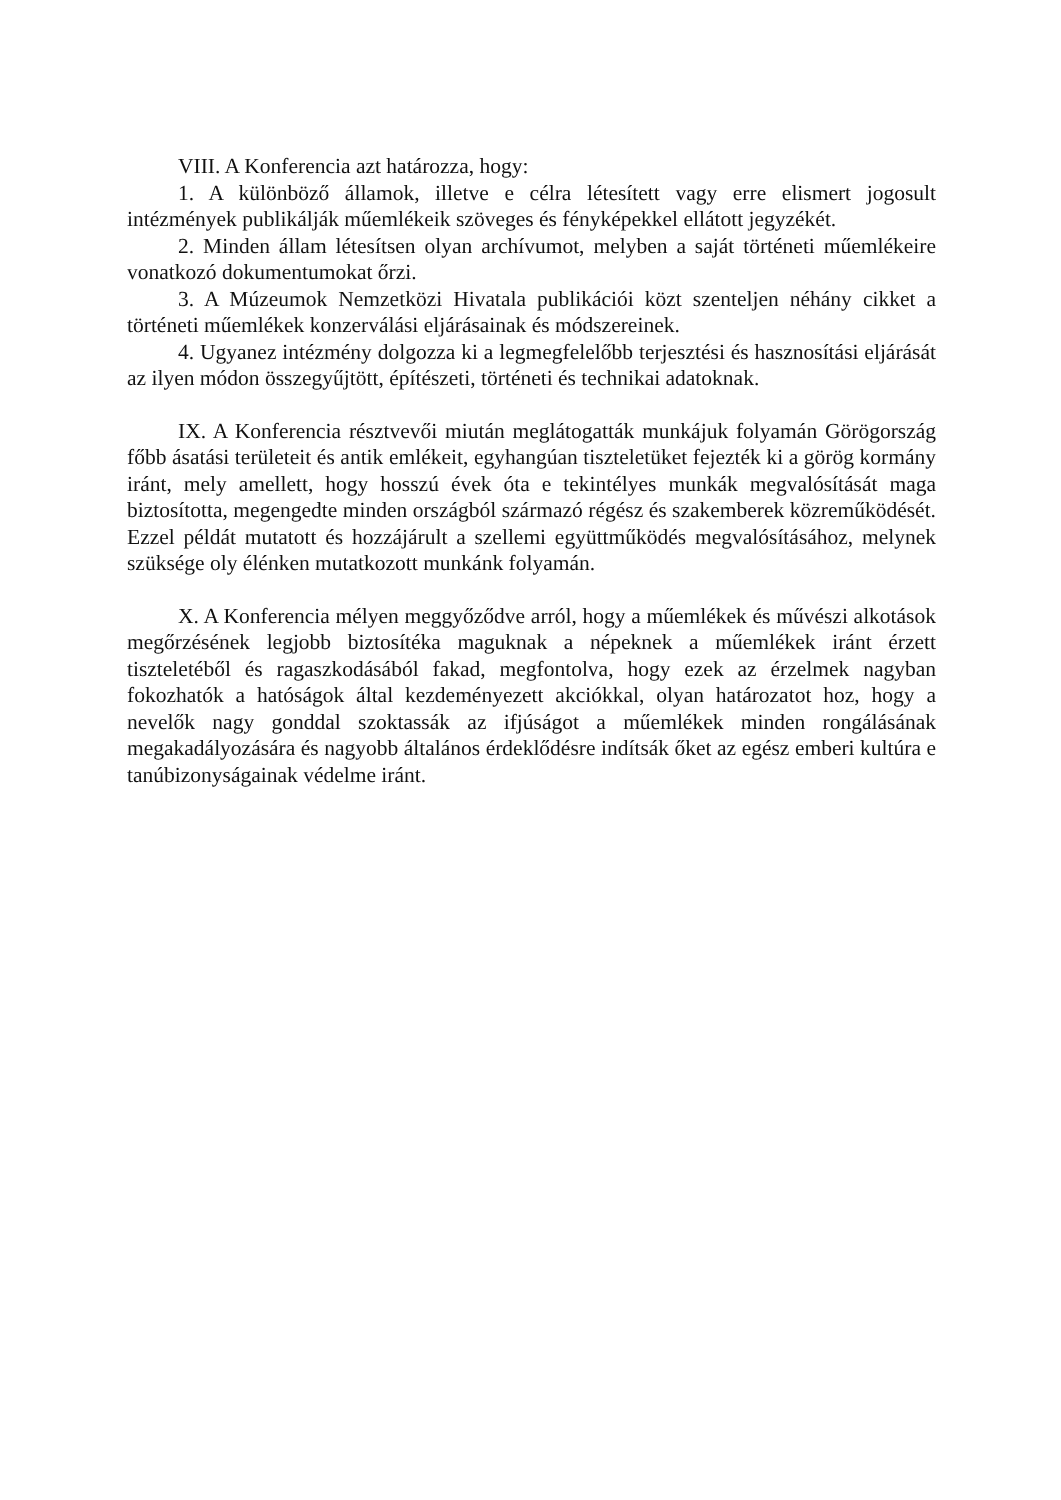VIII. A Konferencia azt határozza, hogy:
1. A különböző államok, illetve e célra létesített vagy erre elismert jogosult intézmények publikálják műemlékeik szöveges és fényképekkel ellátott jegyzékét.
2. Minden állam létesítsen olyan archívumot, melyben a saját történeti műemlékeire vonatkozó dokumentumokat őrzi.
3. A Múzeumok Nemzetközi Hivatala publikációi közt szenteljen néhány cikket a történeti műemlékek konzerválási eljárásainak és módszereinek.
4. Ugyanez intézmény dolgozza ki a legmegfelelőbb terjesztési és hasznosítási eljárását az ilyen módon összegyűjtött, építészeti, történeti és technikai adatoknak.
IX. A Konferencia résztvevői miután meglátogatták munkájuk folyamán Görögország főbb ásatási területeit és antik emlékeit, egyhangúan tiszteletüket fejezték ki a görög kormány iránt, mely amellett, hogy hosszú évek óta e tekintélyes munkák megvalósítását maga biztosította, megengedte minden országból származó régész és szakemberek közreműködését. Ezzel példát mutatott és hozzájárult a szellemi együttműködés megvalósításához, melynek szüksége oly élénken mutatkozott munkánk folyamán.
X. A Konferencia mélyen meggyőződve arról, hogy a műemlékek és művészi alkotások megőrzésének legjobb biztosítéka maguknak a népeknek a műemlékek iránt érzett tiszteletéből és ragaszkodásából fakad, megfontolva, hogy ezek az érzelmek nagyban fokozhatók a hatóságok által kezdeményezett akciókkal, olyan határozatot hoz, hogy a nevelők nagy gonddal szoktassák az ifjúságot a műemlékek minden rongálásának megakadályozására és nagyobb általános érdeklődésre indítsák őket az egész emberi kultúra e tanúbizonyságainak védelme iránt.